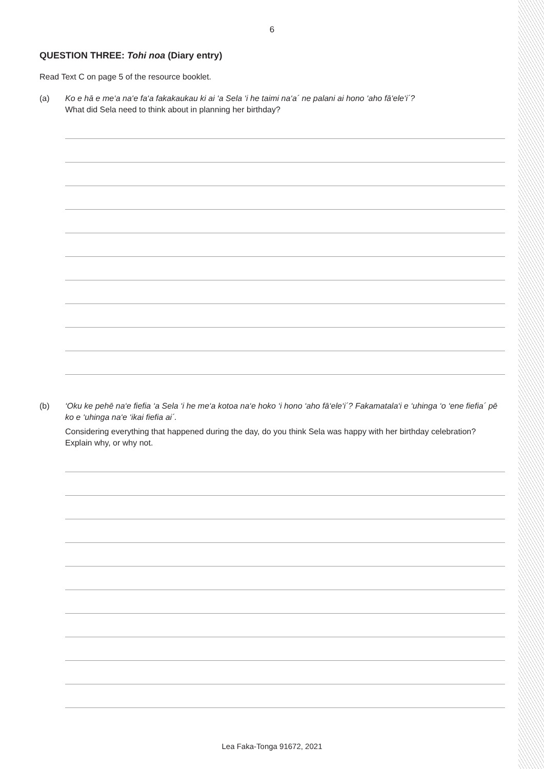6
QUESTION THREE: Tohi noa (Diary entry)
Read Text C on page 5 of the resource booklet.
(a) Ko e hā e me‘a na‘e fa‘a fakakaukau ki ai ‘a Sela ‘i he taimi na‘a´ ne palani ai hono ‘aho fā‘ele‘i´?
What did Sela need to think about in planning her birthday?
(b) ‘Oku ke pehē na‘e fiefia ‘a Sela ‘i he me‘a kotoa na‘e hoko ‘i hono ‘aho fā‘ele‘i´? Fakamatala‘i e ‘uhinga ‘o ‘ene fiefia´ pē ko e ‘uhinga na‘e ‘ikai fiefia ai´.
Considering everything that happened during the day, do you think Sela was happy with her birthday celebration? Explain why, or why not.
Lea Faka-Tonga 91672, 2021